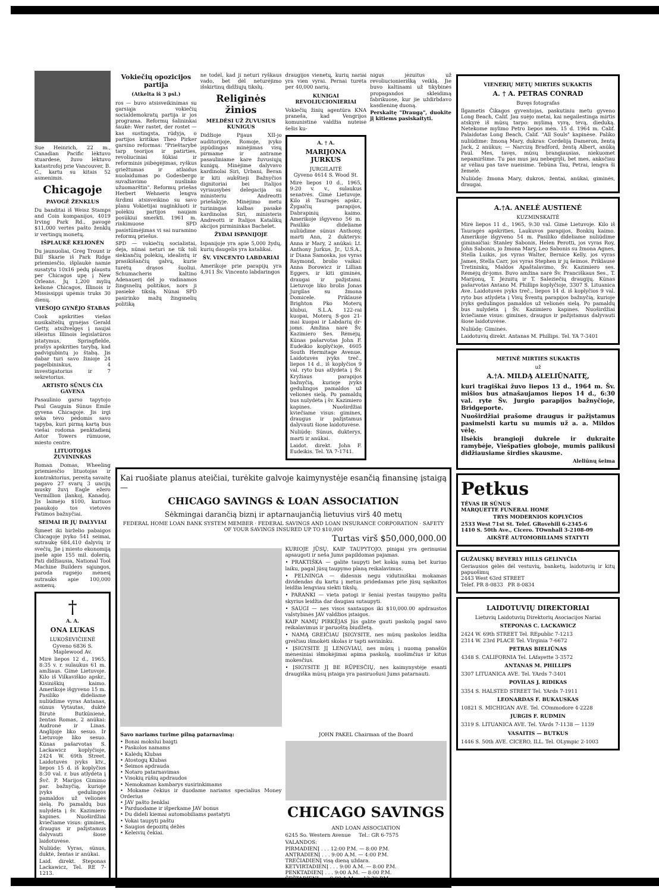Sue Heinrich, 22 m., Canadian Pacific lėktuvo stuardesė, žuvo lėktuvo katastrofoj prie Vancouver, B. C., kartu su kitais 52 asmenimis.
Chicagoje
PAVOGĖ ŽENKLUS
Du banditai iš Weisz Stamps and Coin kompanijos, 4019 Irving Park Rd., pavogė $11,000 vertės pašto ženklų ir vertingų monetų.
IŠPLAUKĖ KELIONĖN
Du jaunuoliai, Greg Trount ir Bill Skarie iš Park Ridge priemiesčio, išplaukė namie susatytu 10x16 pėdų plaustu per Chicagos upę į New Orleans. Jų 1,200 mylių kelionė Chicagos, Illinois ir Mississippi upėmis truks 30 dienų.
VIEŠOJO GYNĖJO ŠTABAS
Cook apskrities viešas nusikaltėlių gynėjas Gerald Getty, atsižvelgęs į naujai išleistus Illinois legislatūros įstatymus, Springfielde, prašys apskrities tarybą, kad padvigubintų jo štabą. Jis dabar turi savo žinioje 24 pagelbininkus, 4 investigatorius ir 7 sekretorius.
ARTISTO SŪNUS ČIA GAVENA
Pasaulinio garso tapytojo Paul Gauguin Sūnus Emile gyvena Chicagoje. Jis irgi seka tėvo pėdomis savo tapyba, kuri pirmą kartą bus viešai rodoma penktadienį Astor Towers rūmuose, miesto centre.
LITUOTOJAS ŽUVININKAS
Roman Domas, Wheeling priemiesčio lituotojas ir kontraktorius, pereitą savaitę pagavo 27 svarų 3 uncijų musky žuvį Eagle ežero Vermillion įlankoj, Kanadoj. Jis laimėjo $100, kuriuos paaukojo tos vietovės Fatimos bažnyčiai.
SEIMAI IR JŲ DALYVIAI
Šįmeet iki birželio pabaigos Chicagoje įvyko 541 seimai, sutraukę 684,410 dalyvių ir svečių. Jie į miesto ekonomiją įnešė apie 155 mil. dolerių. Pati didžiausia, National Tool Machine Builders sąjungos, paroda rugsėjo mėnesį sutrauks apie 100,000 asmenų.
†
A. A.
ONA LUKAS
LUKOŠEVIČIENĖ
Gyveno 6836 S. Maplewood Av.
Mirė liepos 12 d., 1965, 8:35 v. r. sulaukus 61 m. amžiaus. Gimė Lietuvoje. Kilo iš Vilkaviškio apskr., Kisiniškių kaimo. Amerikoje išgyveno 15 m. Pasiliko dideliame nuliūdime vyras Antanas, sūnus Vytautas, duktė Birutė Butkūnienė, žentas Romas, 2 anūkai: Audronė ir Linas. Anglijoje liko sesuo. Ir Lietuvoje liko sesuo. Kūnas pašarvotas S. Lackawicz koplyčioje, 2424 W. 69th Street. Laidotuvės įvyks ktv., liepos 15 d. iš koplyčios 8:30 val. r. bus atlydėta į Švč. P. Marijos Gimimo par. bažnyčią, kurioje įvyks gedulingos pamaldos už velionės sielą. Po pamaldų bus nulydėta į šv. Kazimiero kapines. Nuoširdžiai kviečiame visus: gimines, draugus ir pažįstamus dalyvauti šiose laidotuvėse.
Nuliūdę: Vyras, sūnus, duktė, žentas ir anūkai.
Laid. direkt. Steponas Lackawicz, Tel. RE 7-1213.
Vokiečių opozicijos partija
(Atkelta iš 3 psl.)
ros — buvo atsisveikinimas su garsiąja vokiečių socialdemokratų partija ir jos programa. Reformų šalininkai šaukė: Wer rastet, der rostet — kas sustingsta, rūdyja, o partijos kritikas Theo Pirker garsino reformas: "Prieštarybė tarp teorijos ir patirties, revoliuciniai šūkiai ir reforminis įsibėgėjimas, ryškus griežtumas ir atlaidus nuolaidumas po Godesbergo suvažiavimo nuslinko užuomarštin". Reformų priešas Herbert Wehneris lengva širdimi atsisveikino su savo planu Vokietijai nuginkluoti ir polėkiu partijos naujam posūkiui smerkti. 1961 m. rinkimuose SPD pasistūmėjimas vi sai nuramino reformų priešus.
SPD — vokiečių socialistai, deja, nūnai neturi ne tik toli siekiančių polėkių, idealistų ir prasikišančių galvų, kurie turėtų drąsos šuoliui. Schumacheris kaltino Adenauerį dėl jo vadinamos žingsnelių politikos, nors ji pasiekė tikslą. Nūnai SPD pasirinko mažų žingsnelių politiką
ne todėl, kad ji neturi ryškaus vado, bet dėl neturėjimo išskirtinų didžiųjų tikslų.
Religinės žinios
MELDĖSI UŽ ŽUVUSIUS KUNIGUS
Didžioje Pijaus XII-jo auditorijoje, Romoje, įvyko įspūdingas minėjimas visų pirmame ir antrame pasauliniame kare žuvusiųjų kunigų. Minėjime dalyvavo kardinolai Siri, Urbani, Beran ir kiti aukštieji Bažnyčios dignitoriai bei Italijos vyriausybės delegacija su ministeriu Andreotti priešakyje. Minėjimo metu turiningas kalbas pasakė kardinolas Siri, ministeris Andreotti ir Italijos Katalikų akcijos pirmininkas Bachelet.
ŽYDAI ISPANIJOJE
Ispanijoje yra apie 5,000 žydų, kurių daugelis yra katalikai.
ŠV. VINCENTO LABDARIAI
Amerikoje prie parapijų yra 4,911 Šv. Vincento labdaringos
draugijos vienetų, kurių nariai yra vien vyrai. Pernai turėta per 40,000 narių.
KUNIGAI REVOLIUCIONIERIAI
Vokiečių žinių agentūra KNA praneša, kad Vengrijos komunistinė valdžia nuteisė šešis ku-
A. † A.
MARIJONA JURKUS
JURGILAITĖ
Gyveno 4614 S. Wood St.
Mirė liepos 10 d., 1965, 9:20 v. v., sulaukus senatvės. Gimė Lietuvoje. Kilo iš Tauragės apskr., Žygaičių parapijos, Dabrapinių kaimo. Amerikoje išgyveno 56 m. Pasiliko dideliame nuliūdime sūnus Anthony, marti Ann, 2 dukterys: Anna ir Mary, 2 anūkai: Lt. Anthony Jurkus, Jr., U.S.A., ir Diana Samoska, jos vyras Raymond, brolio vaikai: Anna Borowicz ir Lillian Eggers, ir kiti giminės, draugai ir pažįstami. Lietuvoje liko brolis Jonas Jurgilas su žmona Domicele. Priklausė Brighton Pko Moterų klubui, S.L.A. 122-rai kuopai, Moterų S-gos 21-mai kuopai ir Labdarių dr-joms. Amžina narė Šv. Kazimiero Ses. Rėmėjų. Kūnas pašarvotas John F. Eudeikio koplyčioje, 4605 South Hermitage Avenue. Laidotuvės įvyks treč., liepos 14 d., iš koplyčios 9 val. ryto bus atlydėta į Šv. Kryžiaus parapijos bažnyčią, kurioje įvyks gedulingos pamaldos už velionės sielą. Po pamaldų bus nulydėta į šv. Kazimiero kapines. Nuoširdžiai kviečiame visus: gimines, draugus ir pažįstamus dalyvauti šiose laidotuvėse.
Nuliūdę: Sūnus, dukterys, marti ir anūkai.
Laidot. direkt. John F. Eudeikis. Tel. YA 7-1741.
nigus jėzuitus už revoliucionierišką veiklą. Jie buvo kaltinami už tikybinės propagandos skleidimą fabrikuose, kur jie uždirbdavo kasdieninę duoną.
Perskaitę "Draugą", duokite jį kitiems pasiskaityti.
Kai ruošiate planus ateičiai, turėkite galvoje kaimynystėje esančią finansinę įstaigą —
CHICAGO SAVINGS & LOAN ASSOCIATION
Sėkmingai darančią biznį ir aptarnaujančią lietuvius virš 40 metų
FEDERAL HOME LOAN BANK SYSTEM MEMBER · FEDERAL SAVINGS AND LOAN INSURANCE CORPORATION · SAFETY OF YOUR SAVINGS INSURED UP TO $10,000
Turtas virš $50,000,000.00
KURIOJE JŪSŲ, KAIP TAUPYTOJO, pinigai yra gerinusiai apsaugoti ir neša Jums papildomas pajamas.
• PRAKTIŠKA — galite taupyti bet kokią sumą bet kuriuo laiku, pagal jūsų taupymo planą reikalavimus.
• PELNINGA — didesnis negu vidutiniškai mokamas dividendas du kartu į metus pridedamas prie jūsų sąskaitos leidžia lengviau siekti tikslų.
• PARANKI — vieta patogi ir šeniai įvestas taupymo paštu skyrius leidžia dar daugiau sutaupyti.
• SAUGI — nes visos santaupos iki $10,000.00 apdraustos valstybinės JAV valdžios įstaigos.
KAIP NAMŲ PIRKĖJAS Jūs galite gauti paskolą pagal savo reikalavimus ir paruoštą biudžetą.
• NAMĄ GREIČIAU ĮSIGYSITE, nes mūsų paskolos leidžia greičiau išmokėti skolas ir tapti savininku.
• ĮSIGYSITE JĮ LENGVIAU, nes mūsų į nuomą panašūs mėnesiniai išmokėjimai apima paskolą, nuošimčius ir kitus mokesčius.
• ĮSIGYSITE JĮ BE RŪPESČIŲ, nes kaimynystėje esanti draugiška mūsų įstaiga yra pasiruošusi Jums patarnauti.
Savo nariams turime pilną patarnavimą:
• Bonai mokslui baigti
• Paskolos namams
• Kalėdų Klubas
• Atostogų Klubas
• Šeimos apdrauda
• Notaro patarnavimas
• Visokių rūšių apdraudos
• Nemokamas kambarys susirinkimams
• Mokame čekius ir duodame nariams specialius Money Orderius
• JAV pašto ženklai
• Parduodame ir išperkame JAV bonus
• Du dideli kiemai automobiliams pastatyti
• Vokai taupyti paštu
• Saugios depozitų dėžės
• Keleivių čekiai.
JOHN PAKEL Chairman of the Board
CHICAGO SAVINGS
AND LOAN ASSOCIATION
6245 So. Western Avenue Tel.: GR 6-7575
VALANDOS:
PIRMADIENĮ . . . 12:00 P.M. — 8:00 P.M.
ANTRADIENĮ . . . 9:00 A.M. — 4:00 P.M.
TREČIADIENĮ visą dieną uždara.
KETVIRTADIENĮ . . . 9:00 A.M. — 8:00 P.M.
PENKTADIENĮ . . . 9:00 A.M. — 8:00 P.M.
ŠEŠTADIENĮ . . . 9:00 A.M. — 12:30 P.M.
VIENERIŲ METŲ MIRTIES SUKAKTIS
A. † A. PETRAS CONRAD
Buvęs fotografas
Ilgametis Čikagos gyventojas, paskutiniu metu gyveno Long Beach, Calif. Jau suėjo metai, kai negailestinga mirtis atskyrė iš mūsų tarpo: mylimą vyrą, tėvą, dieduką. Netekome mylimo Petro liepos mėn. 15 d. 1964 m. Calif. Palaidotas Long Beach, Calif. "All Souls" kapinėse. Paliko nuliūdime: žmoną Mary, dukras: Cordeliją Dameron, žentą Jack, 2 anūkus; — Narcizą Bradford, žentą Albert, anūką Paul. Mes, tavęs, mūsų brangiausias, niekuomet nepamiršime. Tu pas mus jau nebegrįši, bet mes, anksčiau ar vėliau pas tave nueisime. Tebūna Tau, Petrai, lengva ši žemelė.
Nuliūdę: žmona Mary, dukros, žentai, anūkai, giminės, draugai.
A.†A. ANELĖ AUSTIENĖ
KUZMINSKAITĖ
Mirė liepos 11 d., 1965, 9:30 val. Gimė Lietuvoje. Kilo iš Tauragės apskrities, Laukuvos parapijos, Bonkių kaimo. Amerikoje išgyveno 54 m. Pasiliko dideliame nuliūdime giminaičiai: Stanley Sabonis, Helen Perotti, jos vyras Roy, John Sabonis, jo žmona Mary, Leo Sabonis su žmona Agnes, Stella Luikis, jos vyras Walter, Bernice Kelly, jos vyras James, Stella Carr, jos vyras Stephen ir jų šeimos. Priklausė Tretininkų, Maldos Apaštalavimo, Šv. Kazimiero ses. Rėmėjų dr-joms. Buvo amžina narė Šv. Pranciškaus Ses., T. Marijonų, T. Jėzuitų ir T. Saleziečių draugijų. Kūnas pašarvotas Antano M. Phillips koplyčioje, 3307 S. Lituanica Ave. Laidotuvės įvyks treč., liepos 14 d. iš koplyčios 9 val. ryto bus atlydėta į Visų Šventų parapijos bažnyčią, kurioje įvyks gedulingos pamaldos už velionės sielą. Po pamaldų bus nulydėta į Šv. Kazimiero kapines. Nuoširdžiai kviečiame visus: gimines, draugus ir pažįstamus dalyvauti šiose laidotuvėse.
Nuliūdę: Giminės.
Laidotuvių direkt. Antanas M. Phillips. Tel. YA 7-3401
METINĖ MIRTIES SUKAKTIS
už
A.†A. MILDĄ ALELIŪNAITĘ,
kuri tragiškai žuvo liepos 13 d., 1964 m. Šv. mišios bus atnašaujamos liepos 14 d., 6:30 val. ryte Šv. Jurgio parapijos bažnyčioje, Bridgeporte.
Nuoširdžiai prašome draugus ir pažįstamus pasimelsti kartu su mumis už a. a. Mildos vėlę.
Ilsėkis brangioji dukrele ir dukraite ramybėje, Viešpaties globoje, mumis palikusi didžiausiame širdies skausme.
Aleliūnų šeima
Petkus
TĖVAS IR SŪNUS
MARQUETTE FUNERAL HOME
TRYS MODERNIOS KOPLYČIOS
2533 West 71st St. Telef. GRovehill 6-2345-6
1410 S. 50th Ave., Cicero. TOwnhall 3-2108-09
AIKŠTĖ AUTOMOBILIAMS STATYTI
GUŽAUSKŲ BEVERLY HILLS GELINYČIA
Geriausios gėlės dėl vestuvių, banketų, laidotuvių ir kitų papuošimų
2443 West 63rd STREET
Telef. PR 8-0833 PR 8-0834
LAIDOTUVIŲ DIREKTORIAI
Lietuvių Laidotuvių Direktorių Asociacijos Nariai
STEPONAS C. LACKAWICZ
2424 W. 69th STREET Tel. REpublic 7-1213
2314 W. 23rd PLACE Tel. VIrginia 7-6672
PETRAS BIELIŪNAS
4348 S. CALIFORNIA Tel. LAfayette 3-3572
ANTANAS M. PHILLIPS
3307 LITUANICA AVE. Tel. YArds 7-3401
POVILAS J. RIDIKAS
3354 S. HALSTED STREET Tel. YArds 7-1911
LEONARDAS F. BUKAUSKAS
10821 S. MICHIGAN AVE. Tel. COmmodore 4-2228
JURGIS F. RUDMIN
3319 S. LITUANICA AVE. Tel. YArds 7-1138 — 1139
VASAITIS — BUTKUS
1446 S. 50th AVE. CICERO, ILL. Tel. OLympic 2-1003